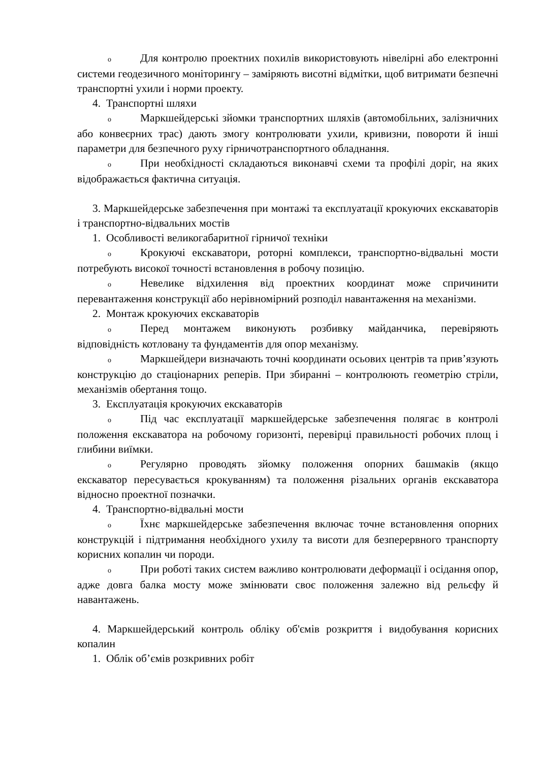o Для контролю проектних похилів використовують нівелірні або електронні системи геодезичного моніторингу – заміряють висотні відмітки, щоб витримати безпечні транспортні ухили і норми проекту.
4. Транспортні шляхи
o Маркшейдерські зйомки транспортних шляхів (автомобільних, залізничних або конвеєрних трас) дають змогу контролювати ухили, кривизни, повороти й інші параметри для безпечного руху гірничотранспортного обладнання.
o При необхідності складаються виконавчі схеми та профілі доріг, на яких відображається фактична ситуація.
3. Маркшейдерське забезпечення при монтажі та експлуатації крокуючих екскаваторів і транспортно-відвальних мостів
1. Особливості великогабаритної гірничої техніки
o Крокуючі екскаватори, роторні комплекси, транспортно-відвальні мости потребують високої точності встановлення в робочу позицію.
o Невелике відхилення від проектних координат може спричинити перевантаження конструкції або нерівномірний розподіл навантаження на механізми.
2. Монтаж крокуючих екскаваторів
o Перед монтажем виконують розбивку майданчика, перевіряють відповідність котловану та фундаментів для опор механізму.
o Маркшейдери визначають точні координати осьових центрів та прив’язують конструкцію до стаціонарних реперів. При збиранні – контролюють геометрію стріли, механізмів обертання тощо.
3. Експлуатація крокуючих екскаваторів
o Під час експлуатації маркшейдерське забезпечення полягає в контролі положення екскаватора на робочому горизонті, перевірці правильності робочих площ і глибини виїмки.
o Регулярно проводять зйомку положення опорних башмаків (якщо екскаватор пересувається крокуванням) та положення різальних органів екскаватора відносно проектної позначки.
4. Транспортно-відвальні мости
o Їхнє маркшейдерське забезпечення включає точне встановлення опорних конструкцій і підтримання необхідного ухилу та висоти для безперервного транспорту корисних копалин чи породи.
o При роботі таких систем важливо контролювати деформації і осідання опор, адже довга балка мосту може змінювати своє положення залежно від рельєфу й навантажень.
4. Маркшейдерський контроль обліку об'ємів розкриття і видобування корисних копалин
1. Облік об’ємів розкривних робіт